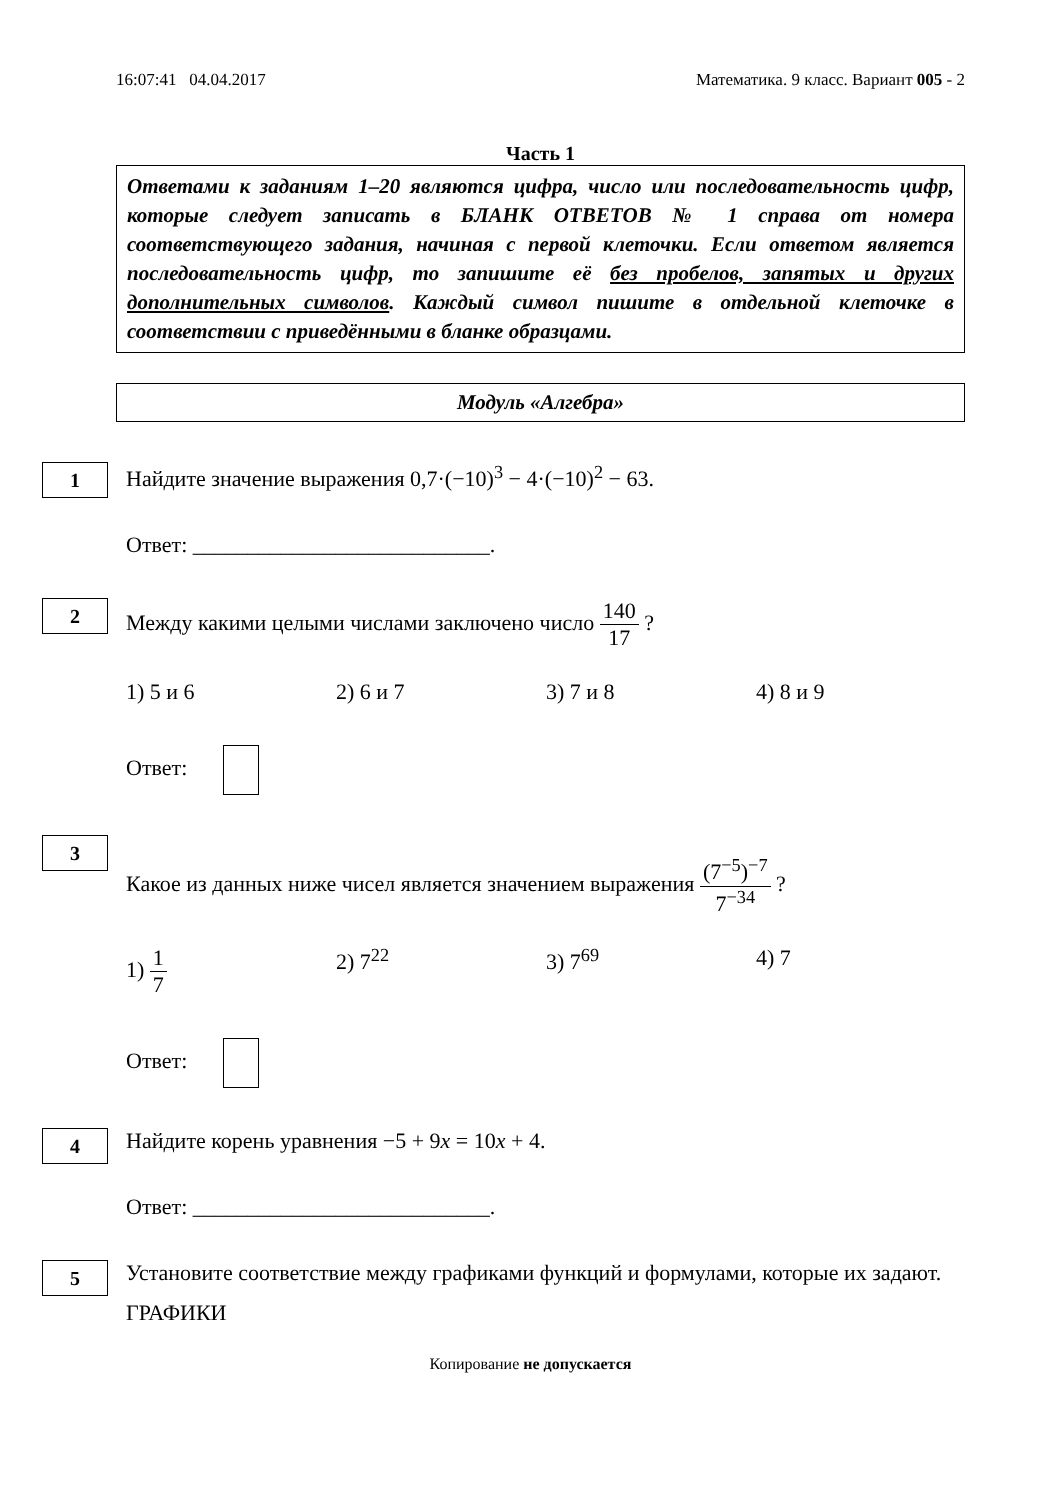16:07:41 04.04.2017 Математика. 9 класс. Вариант 005 - 2
Часть 1
Ответами к заданиям 1–20 являются цифра, число или последовательность цифр, которые следует записать в БЛАНК ОТВЕТОВ № 1 справа от номера соответствующего задания, начиная с первой клеточки. Если ответом является последовательность цифр, то запишите её без пробелов, запятых и других дополнительных символов. Каждый символ пишите в отдельной клеточке в соответствии с приведёнными в бланке образцами.
Модуль «Алгебра»
1
Найдите значение выражения 0,7·(−10)<sup>3</sup> − 4·(−10)<sup>2</sup> − 63.
Ответ: ___________________________.
2
Между какими целыми числами заключено число 140 17 ?
1) 5 и 6 2) 6 и 7 3) 7 и 8 4) 8 и 9
Ответ:
3
Какое из данных ниже чисел является значением выражения (7<sup>−5</sup>)<sup>−7</sup> 7<sup>−34</sup> ?
1) 1 7 2) 7<sup>22</sup> 3) 7<sup>69</sup> 4) 7
Ответ:
4
Найдите корень уравнения −5 + 9x = 10x + 4.
Ответ: ___________________________.
5
Установите соответствие между графиками функций и формулами, которые их задают.
ГРАФИКИ
Копирование не допускается